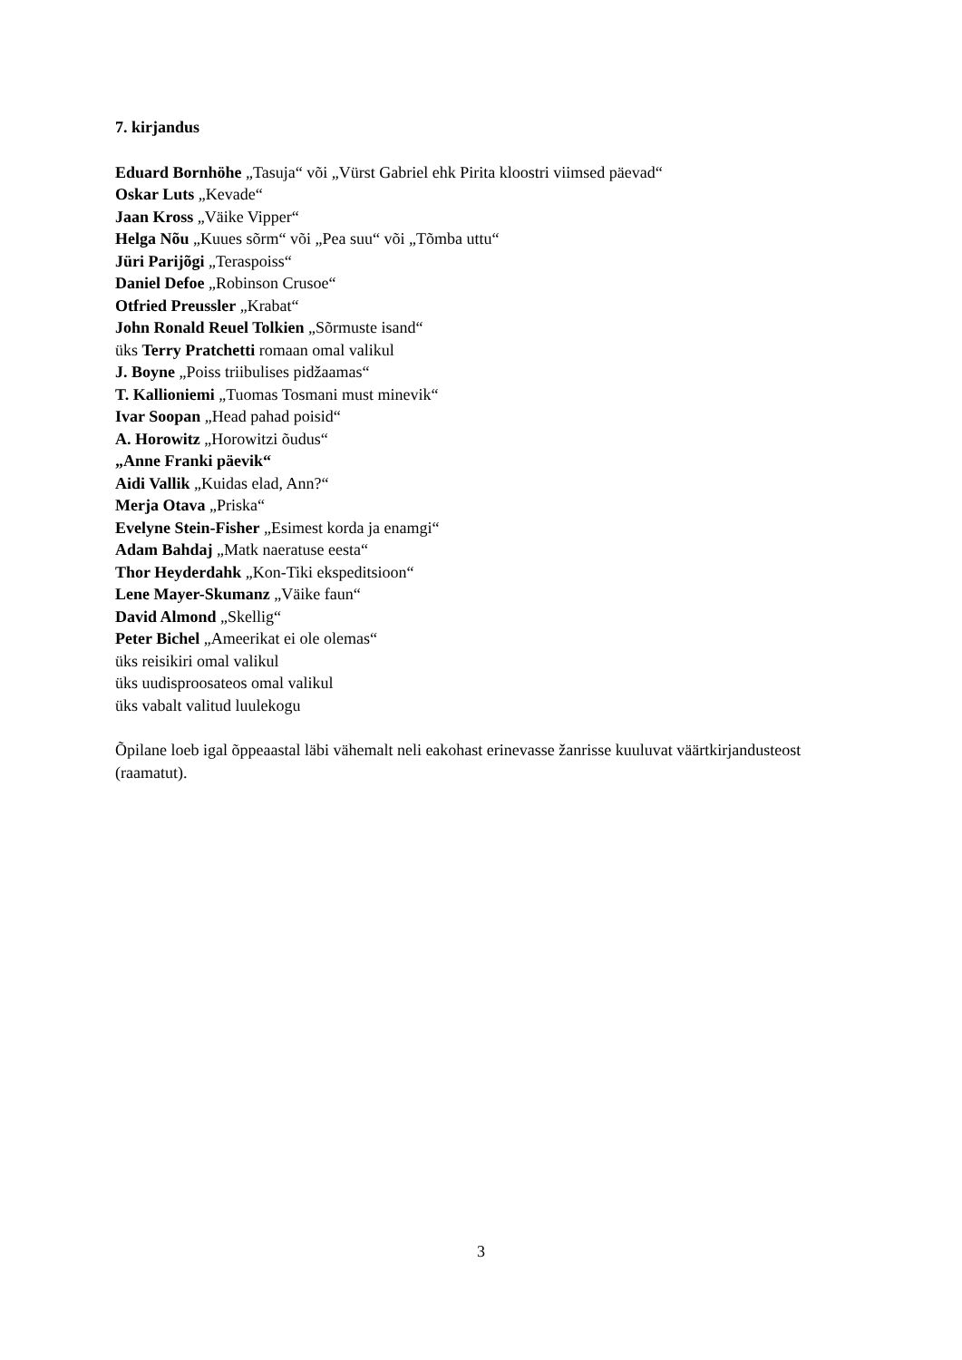7. kirjandus
Eduard Bornhöhe „Tasuja“ või „Vürst Gabriel ehk Pirita kloostri viimsed päevad“
Oskar Luts „Kevade“
Jaan Kross „Väike Vipper“
Helga Nõu „Kuues sõrm“ või „Pea suu“ või „Tõmba uttu“
Jüri Parijõgi „Teraspoiss“
Daniel Defoe „Robinson Crusoe“
Otfried Preussler „Krabat“
John Ronald Reuel Tolkien „Sõrmuste isand“
üks Terry Pratchetti romaan omal valikul
J. Boyne „Poiss triibulises pidžaamas“
T. Kallioniemi „Tuomas Tosmani must minevik“
Ivar Soopan „Head pahad poisid“
A. Horowitz „Horowitzi õudus“
„Anne Franki päevik“
Aidi Vallik „Kuidas elad, Ann?“
Merja Otava „Priska“
Evelyne Stein-Fisher „Esimest korda ja enamgi“
Adam Bahdaj „Matk naeratuse eesta“
Thor Heyderdahk „Kon-Tiki ekspeditsioon“
Lene Mayer-Skumanz „Väike faun“
David Almond „Skellig“
Peter Bichel „Ameerikat ei ole olemas“
üks reisikiri omal valikul
üks uudisproosateos omal valikul
üks vabalt valitud luulekogu
Õpilane loeb igal õppeaastal läbi vähemalt neli eakohast erinevasse žanrisse kuuluvat väärtkirjandusteost (raamatut).
3